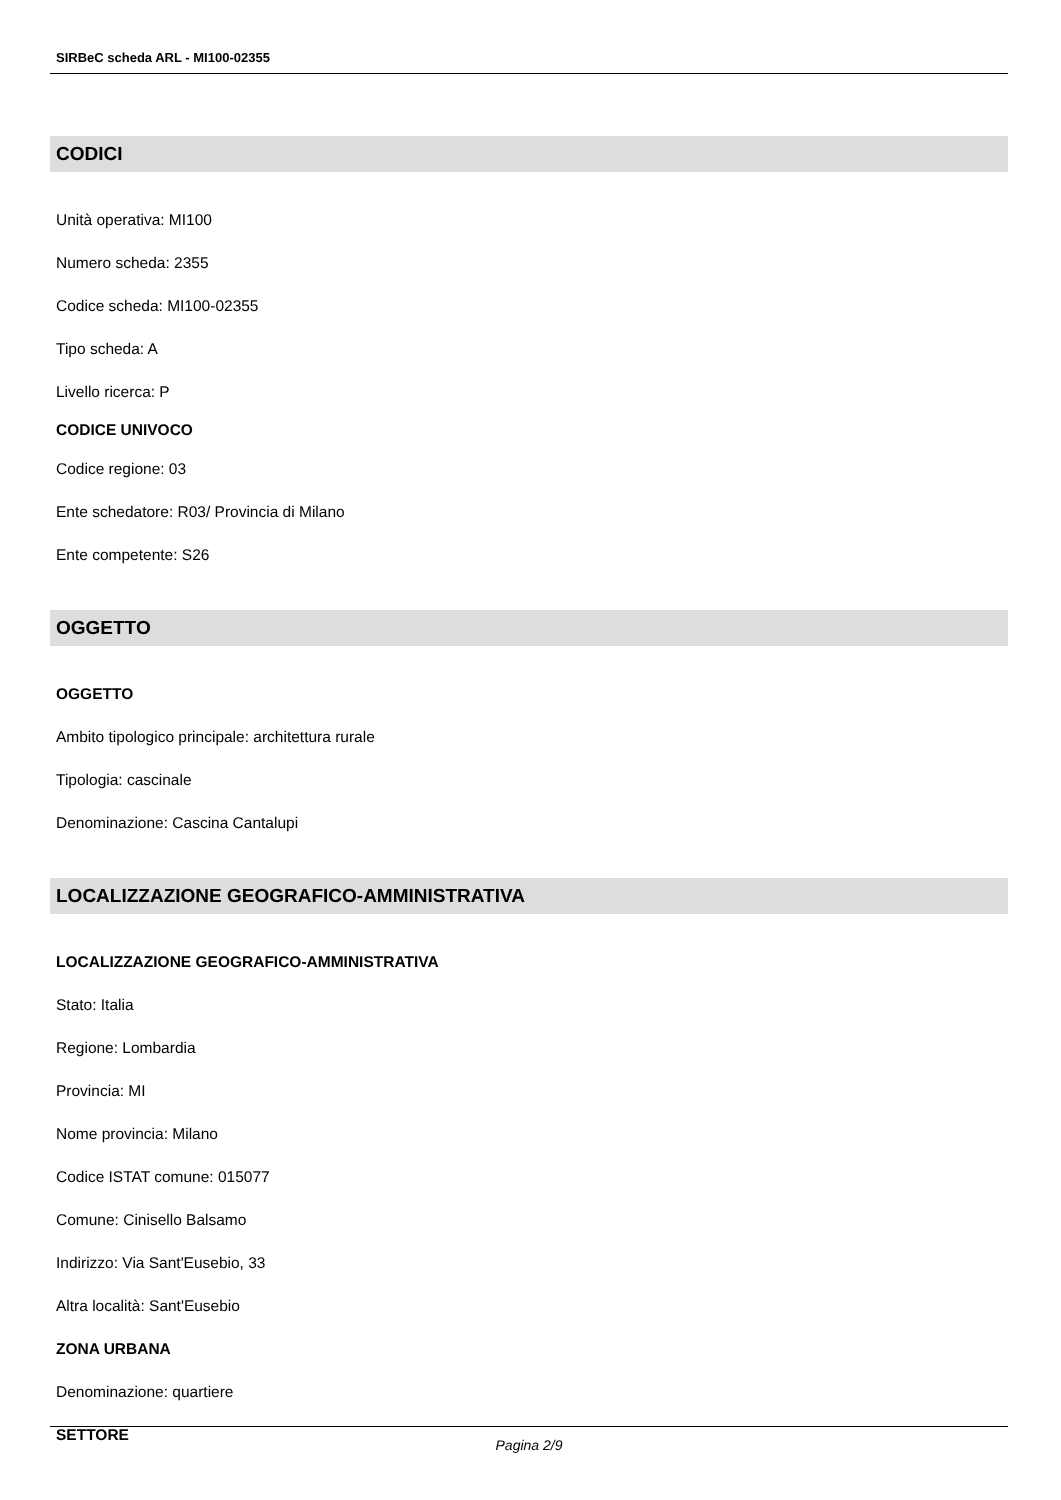SIRBeC scheda ARL - MI100-02355
CODICI
Unità operativa: MI100
Numero scheda: 2355
Codice scheda: MI100-02355
Tipo scheda: A
Livello ricerca: P
CODICE UNIVOCO
Codice regione: 03
Ente schedatore: R03/ Provincia di Milano
Ente competente: S26
OGGETTO
OGGETTO
Ambito tipologico principale: architettura rurale
Tipologia: cascinale
Denominazione: Cascina Cantalupi
LOCALIZZAZIONE GEOGRAFICO-AMMINISTRATIVA
LOCALIZZAZIONE GEOGRAFICO-AMMINISTRATIVA
Stato: Italia
Regione: Lombardia
Provincia: MI
Nome provincia: Milano
Codice ISTAT comune: 015077
Comune: Cinisello Balsamo
Indirizzo: Via Sant'Eusebio, 33
Altra località: Sant'Eusebio
ZONA URBANA
Denominazione: quartiere
SETTORE
Pagina 2/9